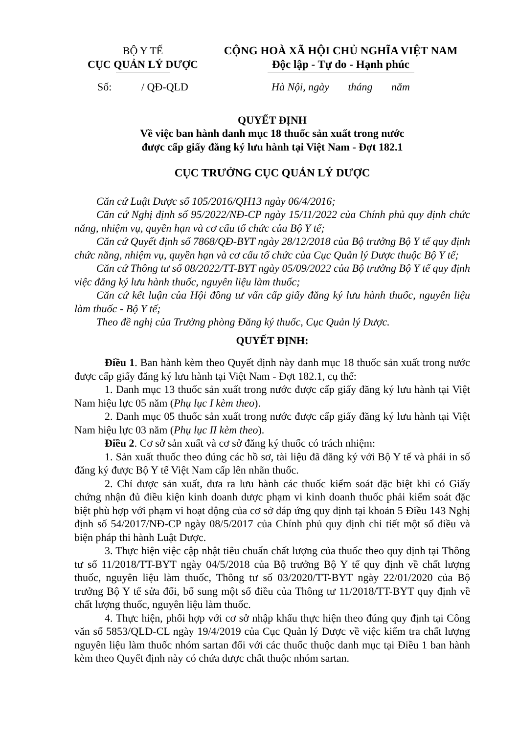BỘ Y TẾ
CỤC QUẢN LÝ DƯỢC
Số: / QĐ-QLD
CỘNG HOÀ XÃ HỘI CHỦ NGHĨA VIỆT NAM
Độc lập - Tự do - Hạnh phúc
Hà Nội, ngày tháng năm
QUYẾT ĐỊNH
Về việc ban hành danh mục 18 thuốc sản xuất trong nước
được cấp giấy đăng ký lưu hành tại Việt Nam - Đợt 182.1
CỤC TRƯỞNG CỤC QUẢN LÝ DƯỢC
Căn cứ Luật Dược số 105/2016/QH13 ngày 06/4/2016;
Căn cứ Nghị định số 95/2022/NĐ-CP ngày 15/11/2022 của Chính phủ quy định chức năng, nhiệm vụ, quyền hạn và cơ cấu tổ chức của Bộ Y tế;
Căn cứ Quyết định số 7868/QĐ-BYT ngày 28/12/2018 của Bộ trưởng Bộ Y tế quy định chức năng, nhiệm vụ, quyền hạn và cơ cấu tổ chức của Cục Quản lý Dược thuộc Bộ Y tế;
Căn cứ Thông tư số 08/2022/TT-BYT ngày 05/09/2022 của Bộ trưởng Bộ Y tế quy định việc đăng ký lưu hành thuốc, nguyên liệu làm thuốc;
Căn cứ kết luận của Hội đồng tư vấn cấp giấy đăng ký lưu hành thuốc, nguyên liệu làm thuốc - Bộ Y tế;
Theo đề nghị của Trưởng phòng Đăng ký thuốc, Cục Quản lý Dược.
QUYẾT ĐỊNH:
Điều 1. Ban hành kèm theo Quyết định này danh mục 18 thuốc sản xuất trong nước được cấp giấy đăng ký lưu hành tại Việt Nam - Đợt 182.1, cụ thể:
1. Danh mục 13 thuốc sản xuất trong nước được cấp giấy đăng ký lưu hành tại Việt Nam hiệu lực 05 năm (Phụ lục I kèm theo).
2. Danh mục 05 thuốc sản xuất trong nước được cấp giấy đăng ký lưu hành tại Việt Nam hiệu lực 03 năm (Phụ lục II kèm theo).
Điều 2. Cơ sở sản xuất và cơ sở đăng ký thuốc có trách nhiệm:
1. Sản xuất thuốc theo đúng các hồ sơ, tài liệu đã đăng ký với Bộ Y tế và phải in số đăng ký được Bộ Y tế Việt Nam cấp lên nhãn thuốc.
2. Chỉ được sản xuất, đưa ra lưu hành các thuốc kiểm soát đặc biệt khi có Giấy chứng nhận đủ điều kiện kinh doanh dược phạm vi kinh doanh thuốc phải kiểm soát đặc biệt phù hợp với phạm vi hoạt động của cơ sở đáp ứng quy định tại khoản 5 Điều 143 Nghị định số 54/2017/NĐ-CP ngày 08/5/2017 của Chính phủ quy định chi tiết một số điều và biện pháp thi hành Luật Dược.
3. Thực hiện việc cập nhật tiêu chuẩn chất lượng của thuốc theo quy định tại Thông tư số 11/2018/TT-BYT ngày 04/5/2018 của Bộ trưởng Bộ Y tế quy định về chất lượng thuốc, nguyên liệu làm thuốc, Thông tư số 03/2020/TT-BYT ngày 22/01/2020 của Bộ trưởng Bộ Y tế sửa đổi, bổ sung một số điều của Thông tư 11/2018/TT-BYT quy định về chất lượng thuốc, nguyên liệu làm thuốc.
4. Thực hiện, phối hợp với cơ sở nhập khẩu thực hiện theo đúng quy định tại Công văn số 5853/QLD-CL ngày 19/4/2019 của Cục Quản lý Dược về việc kiểm tra chất lượng nguyên liệu làm thuốc nhóm sartan đối với các thuốc thuộc danh mục tại Điều 1 ban hành kèm theo Quyết định này có chứa dược chất thuộc nhóm sartan.